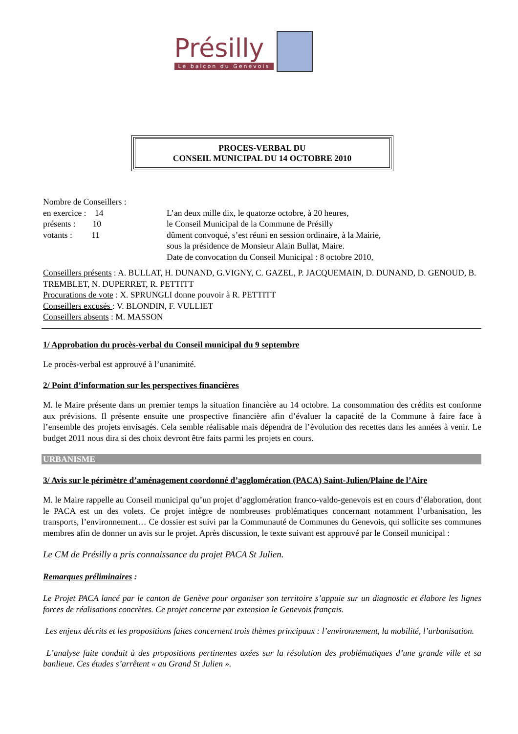Présilly
Le balcon du Genevois
PROCES-VERBAL DU
CONSEIL MUNICIPAL DU 14 OCTOBRE 2010
Nombre de Conseillers :
en exercice : 14
présents : 10
votants : 11
L’an deux mille dix, le quatorze octobre, à 20 heures,
le Conseil Municipal de la Commune de Présilly
dûment convoqué, s’est réuni en session ordinaire, à la Mairie,
sous la présidence de Monsieur Alain Bullat, Maire.
Date de convocation du Conseil Municipal : 8 octobre 2010,
Conseillers présents : A. BULLAT, H. DUNAND, G.VIGNY, C. GAZEL, P. JACQUEMAIN, D. DUNAND, D. GENOUD, B. TREMBLET, N. DUPERRET, R. PETTITT
Procurations de vote : X. SPRUNGLI donne pouvoir à R. PETTITT
Conseillers excusés : V. BLONDIN, F. VULLIET
Conseillers absents : M. MASSON
1/ Approbation du procès-verbal du Conseil municipal du 9 septembre
Le procès-verbal est approuvé à l’unanimité.
2/ Point d’information sur les perspectives financières
M. le Maire présente dans un premier temps la situation financière au 14 octobre. La consommation des crédits est conforme aux prévisions. Il présente ensuite une prospective financière afin d’évaluer la capacité de la Commune à faire face à l’ensemble des projets envisagés. Cela semble réalisable mais dépendra de l’évolution des recettes dans les années à venir. Le budget 2011 nous dira si des choix devront être faits parmi les projets en cours.
URBANISME
3/ Avis sur le périmètre d’aménagement coordonné d’agglomération (PACA) Saint-Julien/Plaine de l’Aire
M. le Maire rappelle au Conseil municipal qu’un projet d’agglomération franco-valdo-genevois est en cours d’élaboration, dont le PACA est un des volets. Ce projet intègre de nombreuses problématiques concernant notamment l’urbanisation, les transports, l’environnement… Ce dossier est suivi par la Communauté de Communes du Genevois, qui sollicite ses communes membres afin de donner un avis sur le projet. Après discussion, le texte suivant est approuvé par le Conseil municipal :
Le CM de Présilly a pris connaissance du projet PACA St Julien.
Remarques préliminaires :
Le Projet PACA lancé par le canton de Genève pour organiser son territoire s’appuie sur un diagnostic et élabore les lignes forces de réalisations concrètes. Ce projet concerne par extension le Genevois français.
Les enjeux décrits et les propositions faites concernent trois thèmes principaux : l’environnement, la mobilité, l’urbanisation.
L’analyse faite conduit à des propositions pertinentes axées sur la résolution des problématiques d’une grande ville et sa banlieue. Ces études s’arrêtent « au Grand St Julien ».